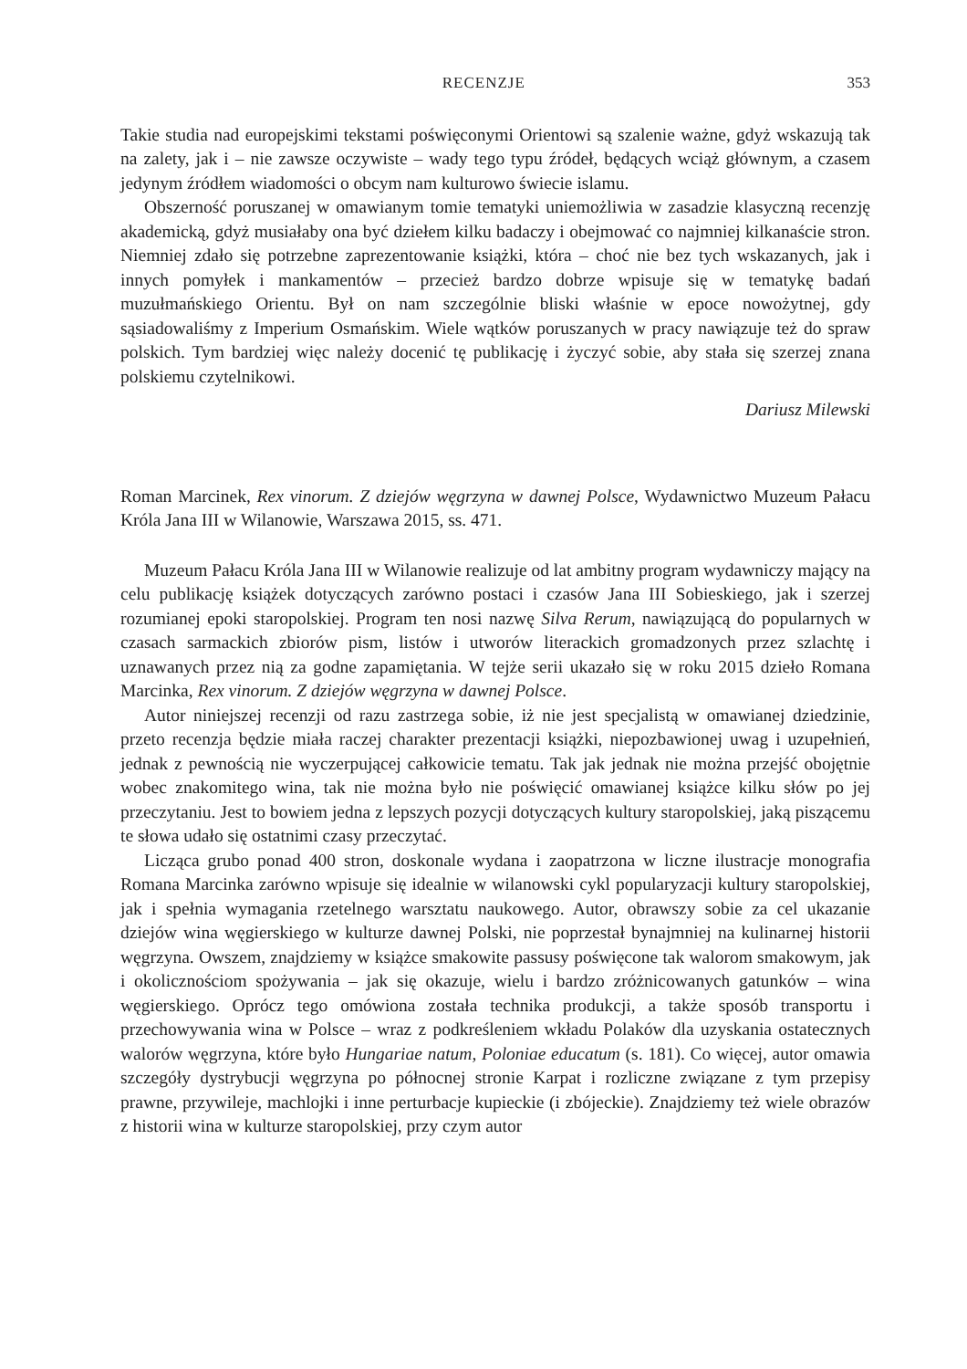RECENZJE 353
Takie studia nad europejskimi tekstami poświęconymi Orientowi są szalenie ważne, gdyż wskazują tak na zalety, jak i – nie zawsze oczywiste – wady tego typu źródeł, będących wciąż głównym, a czasem jedynym źródłem wiadomości o obcym nam kulturowo świecie islamu.
Obszerność poruszanej w omawianym tomie tematyki uniemożliwia w zasadzie klasyczną recenzję akademicką, gdyż musiałaby ona być dziełem kilku badaczy i obejmować co najmniej kilkanaście stron. Niemniej zdało się potrzebne zaprezentowanie książki, która – choć nie bez tych wskazanych, jak i innych pomyłek i mankamentów – przecież bardzo dobrze wpisuje się w tematykę badań muzułmańskiego Orientu. Był on nam szczególnie bliski właśnie w epoce nowożytnej, gdy sąsiadowaliśmy z Imperium Osmańskim. Wiele wątków poruszanych w pracy nawiązuje też do spraw polskich. Tym bardziej więc należy docenić tę publikację i życzyć sobie, aby stała się szerzej znana polskiemu czytelnikowi.
Dariusz Milewski
Roman Marcinek, Rex vinorum. Z dziejów węgrzyna w dawnej Polsce, Wydawnictwo Muzeum Pałacu Króla Jana III w Wilanowie, Warszawa 2015, ss. 471.
Muzeum Pałacu Króla Jana III w Wilanowie realizuje od lat ambitny program wydawniczy mający na celu publikację książek dotyczących zarówno postaci i czasów Jana III Sobieskiego, jak i szerzej rozumianej epoki staropolskiej. Program ten nosi nazwę Silva Rerum, nawiązującą do popularnych w czasach sarmackich zbiorów pism, listów i utworów literackich gromadzonych przez szlachtę i uznawanych przez nią za godne zapamiętania. W tejże serii ukazało się w roku 2015 dzieło Romana Marcinka, Rex vinorum. Z dziejów węgrzyna w dawnej Polsce.
Autor niniejszej recenzji od razu zastrzega sobie, iż nie jest specjalistą w omawianej dziedzinie, przeto recenzja będzie miała raczej charakter prezentacji książki, niepozbawionej uwag i uzupełnień, jednak z pewnością nie wyczerpującej całkowicie tematu. Tak jak jednak nie można przejść obojętnie wobec znakomitego wina, tak nie można było nie poświęcić omawianej książce kilku słów po jej przeczytaniu. Jest to bowiem jedna z lepszych pozycji dotyczących kultury staropolskiej, jaką piszącemu te słowa udało się ostatnimi czasy przeczytać.
Licząca grubo ponad 400 stron, doskonale wydana i zaopatrzona w liczne ilustracje monografia Romana Marcinka zarówno wpisuje się idealnie w wilanowski cykl popularyzacji kultury staropolskiej, jak i spełnia wymagania rzetelnego warsztatu naukowego. Autor, obrawszy sobie za cel ukazanie dziejów wina węgierskiego w kulturze dawnej Polski, nie poprzestał bynajmniej na kulinarnej historii węgrzyna. Owszem, znajdziemy w książce smakowite passusy poświęcone tak walorom smakowym, jak i okolicznościom spożywania – jak się okazuje, wielu i bardzo zróżnicowanych gatunków – wina węgierskiego. Oprócz tego omówiona została technika produkcji, a także sposób transportu i przechowywania wina w Polsce – wraz z podkreśleniem wkładu Polaków dla uzyskania ostatecznych walorów węgrzyna, które było Hungariae natum, Poloniae educatum (s. 181). Co więcej, autor omawia szczegóły dystrybucji węgrzyna po północnej stronie Karpat i rozliczne związane z tym przepisy prawne, przywileje, machlojki i inne perturbacje kupieckie (i zbójeckie). Znajdziemy też wiele obrazów z historii wina w kulturze staropolskiej, przy czym autor